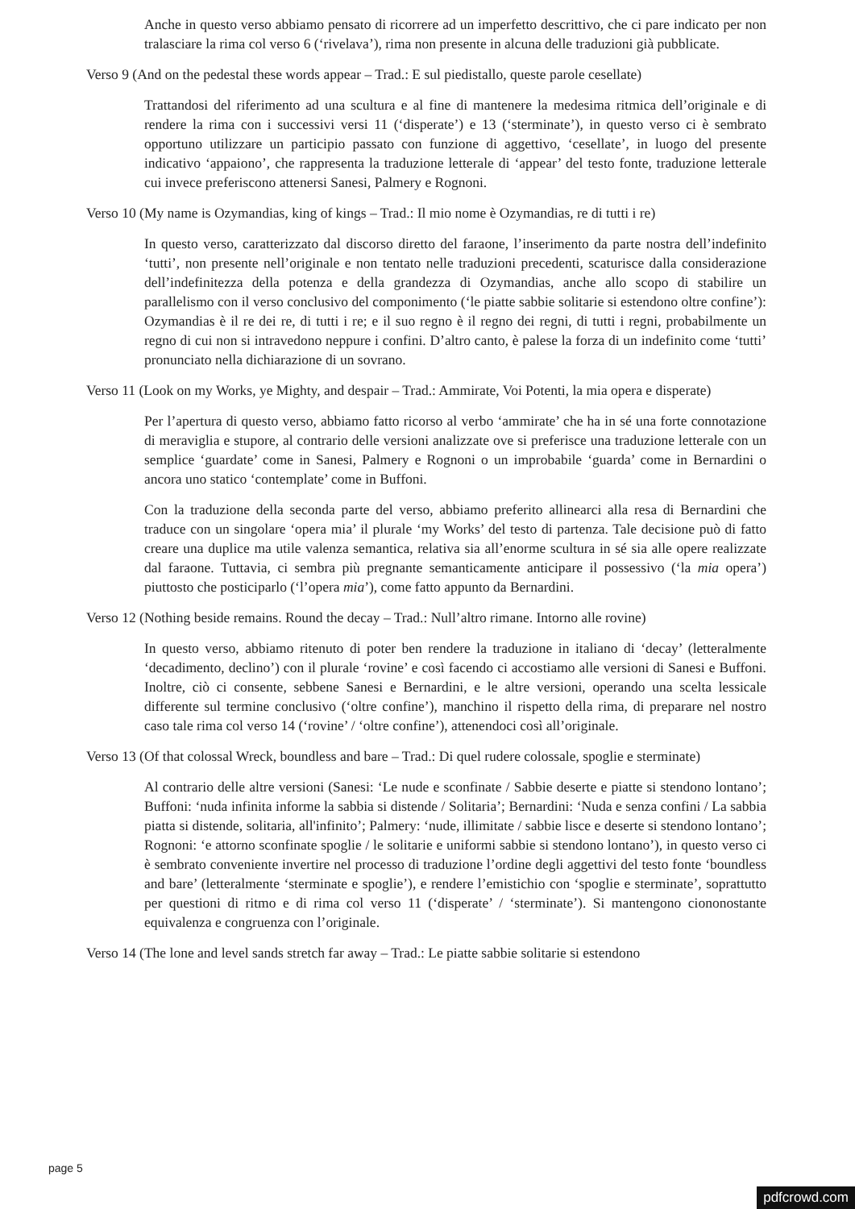Anche in questo verso abbiamo pensato di ricorrere ad un imperfetto descrittivo, che ci pare indicato per non tralasciare la rima col verso 6 (‘rivelava’), rima non presente in alcuna delle traduzioni già pubblicate.
Verso 9 (And on the pedestal these words appear – Trad.: E sul piedistallo, queste parole cesellate)
Trattandosi del riferimento ad una scultura e al fine di mantenere la medesima ritmica dell’originale e di rendere la rima con i successivi versi 11 (‘disperate’) e 13 (‘sterminate’), in questo verso ci è sembrato opportuno utilizzare un participio passato con funzione di aggettivo, ‘cesellate’, in luogo del presente indicativo ‘appaiono’, che rappresenta la traduzione letterale di ‘appear’ del testo fonte, traduzione letterale cui invece preferiscono attenersi Sanesi, Palmery e Rognoni.
Verso 10 (My name is Ozymandias, king of kings – Trad.: Il mio nome è Ozymandias, re di tutti i re)
In questo verso, caratterizzato dal discorso diretto del faraone, l’inserimento da parte nostra dell’indefinito ‘tutti’, non presente nell’originale e non tentato nelle traduzioni precedenti, scaturisce dalla considerazione dell’indefinitezza della potenza e della grandezza di Ozymandias, anche allo scopo di stabilire un parallelismo con il verso conclusivo del componimento (‘le piatte sabbie solitarie si estendono oltre confine’): Ozymandias è il re dei re, di tutti i re; e il suo regno è il regno dei regni, di tutti i regni, probabilmente un regno di cui non si intravedono neppure i confini. D’altro canto, è palese la forza di un indefinito come ‘tutti’ pronunciato nella dichiarazione di un sovrano.
Verso 11 (Look on my Works, ye Mighty, and despair – Trad.: Ammirate, Voi Potenti, la mia opera e disperate)
Per l’apertura di questo verso, abbiamo fatto ricorso al verbo ‘ammirate’ che ha in sé una forte connotazione di meraviglia e stupore, al contrario delle versioni analizzate ove si preferisce una traduzione letterale con un semplice ‘guardate’ come in Sanesi, Palmery e Rognoni o un improbabile ‘guarda’ come in Bernardini o ancora uno statico ‘contemplate’ come in Buffoni.
Con la traduzione della seconda parte del verso, abbiamo preferito allinearci alla resa di Bernardini che traduce con un singolare ‘opera mia’ il plurale ‘my Works’ del testo di partenza. Tale decisione può di fatto creare una duplice ma utile valenza semantica, relativa sia all’enorme scultura in sé sia alle opere realizzate dal faraone. Tuttavia, ci sembra più pregnante semanticamente anticipare il possessivo (‘la mia opera’) piuttosto che posticiparlo (‘l’opera mia’), come fatto appunto da Bernardini.
Verso 12 (Nothing beside remains. Round the decay – Trad.: Null’altro rimane. Intorno alle rovine)
In questo verso, abbiamo ritenuto di poter ben rendere la traduzione in italiano di ‘decay’ (letteralmente ‘decadimento, declino’) con il plurale ‘rovine’ e così facendo ci accostiamo alle versioni di Sanesi e Buffoni. Inoltre, ciò ci consente, sebbene Sanesi e Bernardini, e le altre versioni, operando una scelta lessicale differente sul termine conclusivo (‘oltre confine’), manchino il rispetto della rima, di preparare nel nostro caso tale rima col verso 14 (‘rovine’ / ‘oltre confine’), attenendoci così all’originale.
Verso 13 (Of that colossal Wreck, boundless and bare – Trad.: Di quel rudere colossale, spoglie e sterminate)
Al contrario delle altre versioni (Sanesi: ‘Le nude e sconfinate / Sabbie deserte e piatte si stendono lontano’; Buffoni: ‘nuda infinita informe la sabbia si distende / Solitaria’; Bernardini: ‘Nuda e senza confini / La sabbia piatta si distende, solitaria, all'infinito’; Palmery: ‘nude, illimitate / sabbie lisce e deserte si stendono lontano’; Rognoni: ‘e attorno sconfinate spoglie / le solitarie e uniformi sabbie si stendono lontano’), in questo verso ci è sembrato conveniente invertire nel processo di traduzione l’ordine degli aggettivi del testo fonte ‘boundless and bare’ (letteralmente ‘sterminate e spoglie’), e rendere l’emistichio con ‘spoglie e sterminate’, soprattutto per questioni di ritmo e di rima col verso 11 (‘disperate’ / ‘sterminate’). Si mantengono ciononostante equivalenza e congruenza con l’originale.
Verso 14 (The lone and level sands stretch far away – Trad.: Le piatte sabbie solitarie si estendono
page 5
pdfcrowd.com